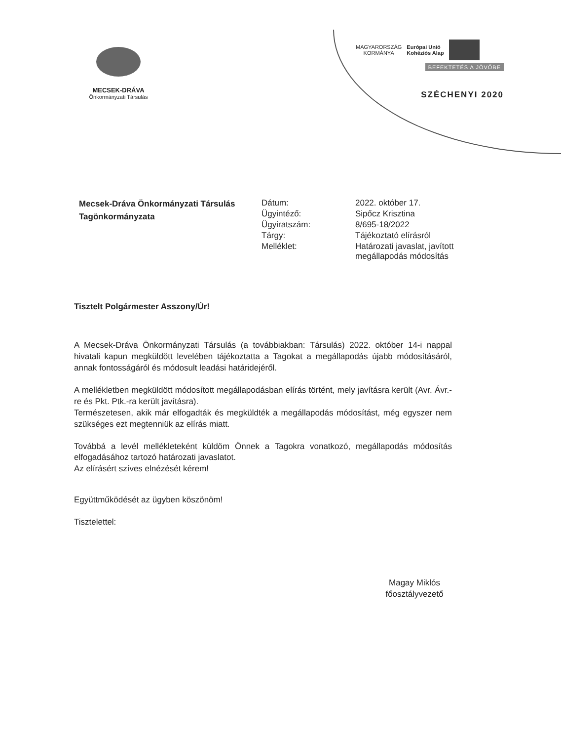MECSEK-DRÁVA
Önkormányzati Társulás
MAGYARORSZÁG
KORMÁNYA
Európai Unió
Kohéziós Alap
BEFEKTETÉS A JÖVŐBE
SZÉCHENYI 2020
Mecsek-Dráva Önkormányzati Társulás Tagönkormányzata
| Dátum: | 2022. október 17. |
| Ügyintéző: | Sipőcz Krisztina |
| Ügyiratszám: | 8/695-18/2022 |
| Tárgy: | Tájékoztató elírásról |
| Melléklet: | Határozati javaslat, javított megállapodás módosítás |
Tisztelt Polgármester Asszony/Úr!
A Mecsek-Dráva Önkormányzati Társulás (a továbbiakban: Társulás) 2022. október 14-i nappal hivatali kapun megküldött levelében tájékoztatta a Tagokat a megállapodás újabb módosításáról, annak fontosságáról és módosult leadási határidejéről.
A mellékletben megküldött módosított megállapodásban elírás történt, mely javításra került (Avr. Ávr.-re és Pkt. Ptk.-ra került javításra).
Természetesen, akik már elfogadták és megküldték a megállapodás módosítást, még egyszer nem szükséges ezt megtenniük az elírás miatt.
Továbbá a levél mellékleteként küldöm Önnek a Tagokra vonatkozó, megállapodás módosítás elfogadásához tartozó határozati javaslatot.
Az elírásért szíves elnézését kérem!
Együttműködését az ügyben köszönöm!
Tisztelettel:
Magay Miklós
főosztályvezető